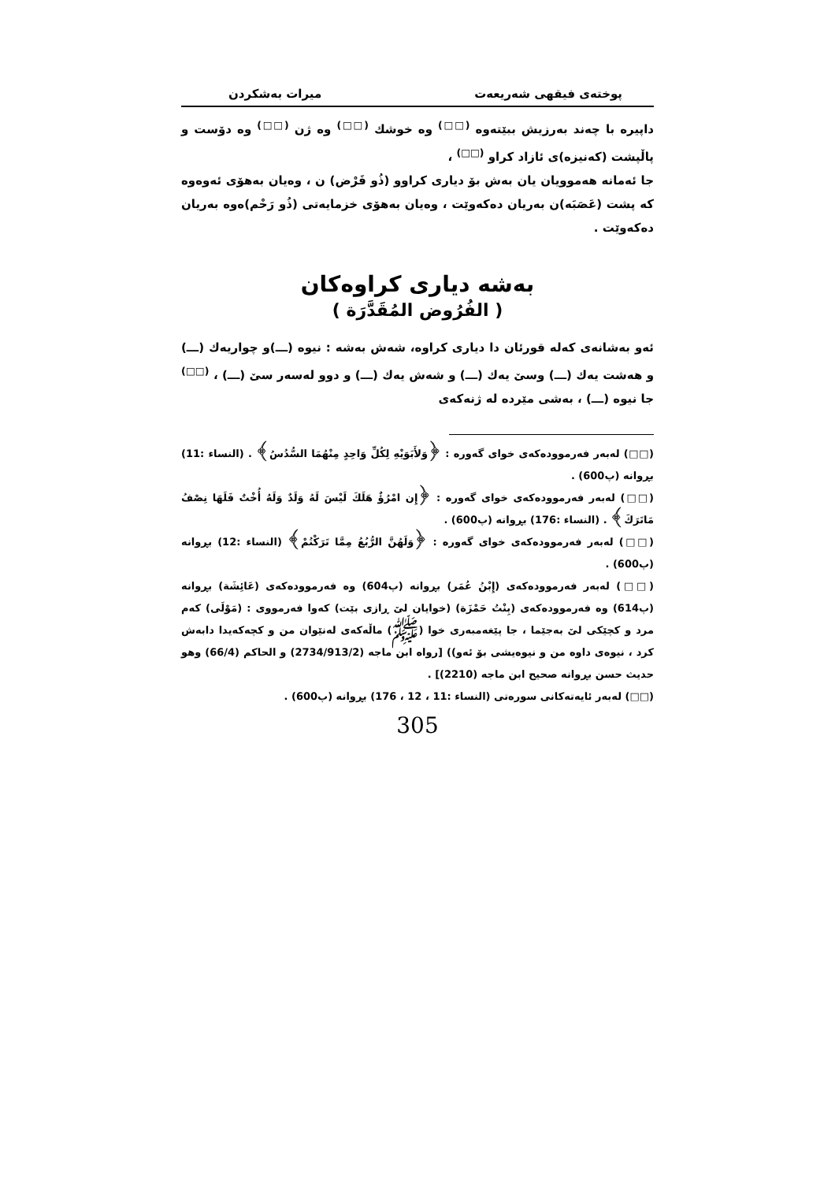پوختەی فیقهی شەریعەت میرات بەشکردن
داپیرە با چەند بەرزیش ببێتەوە <sup>(□□)</sup> وە خوشك <sup>(□□)</sup> وە ژن <sup>(□□)</sup> وە دۆست و پاڵپشت (كەنیزە)ی ئازاد كراو <sup>(□□)</sup> ،
جا ئەمانە هەموویان یان بەش بۆ دیاری كراوو (ذُو فَرْض) ن ، وەیان بەهۆی ئەوەوە كە پشت (عَصَبَە)ن بەریان دەكەوێت ، وەیان بەهۆی خزمایەتی (ذُو رَحْم)ەوە بەریان دەكەوێت .
بەشە دیاری كراوەكان
( الفُرُوض المُقَدَّرَة )
ئەو بەشانەی كەلە قورئان دا دیاری كراوە، شەش بەشە : نیوە (ـــ)و چواریەك (ـــ) و هەشت یەك (ـــ) وسێ یەك (ـــ) و شەش یەك (ـــ) و دوو لەسەر سێ (ـــ) ، <sup>(□□)</sup> جا نیوە (ـــ) ، بەشی مێردە لە ژنەكەی
(□□) لەبەر فەرموودەكەی خوای گەورە : ﴿وَلأَبَوَيْهِ لِكُلِّ وَاحِدٍ مِنْهُمَا السُّدُسُ﴾ . (النساء :11) بڕوانە (پ600) .
(□□) لەبەر فەرموودەكەی خوای گەورە : ﴿إِن امْرُؤٌ هَلَكَ لَيْسَ لَهُ وَلَدٌ وَلَهُ أُخْتٌ فَلَهَا نِصْفُ مَاتَرَكَ﴾ . (النساء :176) بڕوانە (پ600) .
(□□) لەبەر فەرموودەكەی خوای گەورە : ﴿وَلَهُنَّ الرُّبُعُ مِمَّا تَرَكْتُمْ﴾ (النساء :12) بڕوانە (پ600) .
(□□) لەبەر فەرموودەكەی (إِبْنُ عُمَر) بڕوانە (پ604) وە فەرموودەكەی (عَائِشَة) بڕوانە (پ614) وە فەرموودەكەی (بِنْتُ حَمْزَة) (خوایان لێ ڕازی بێت) كەوا فەرمووی : (مَوْلَى) كەم مرد و كچێكی لێ بەجێما ، جا پێغەمبەری خوا (ﷺ) ماڵەكەی لەنێوان من و كچەكەیدا دابەش كرد ، نیوەی داوە من و نیوەیشی بۆ ئەو)) [رواه ابن ماجه (2734/913/2) و الحاكم (66/4) وهو حديث حسن بڕوانە صحيح ابن ماجه (2210)] .
(□□) لەبەر ئایەتەكانی سورەتی (النساء :11 ، 12 ، 176) بڕوانە (پ600) .
305